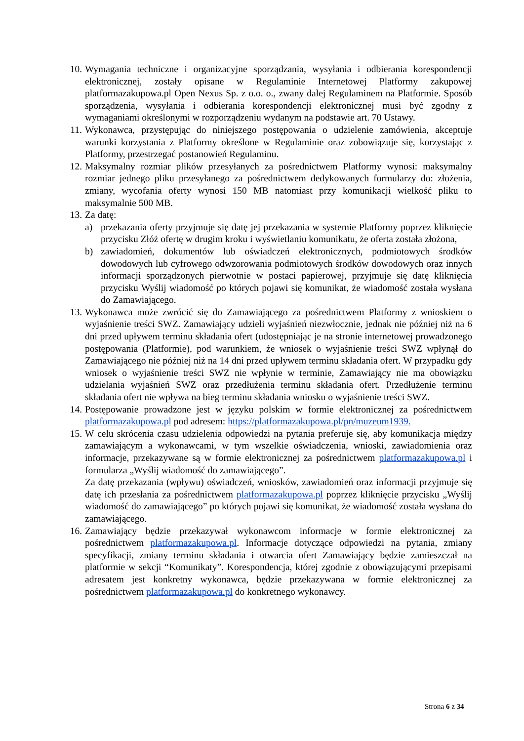10. Wymagania techniczne i organizacyjne sporządzania, wysyłania i odbierania korespondencji elektronicznej, zostały opisane w Regulaminie Internetowej Platformy zakupowej platformazakupowa.pl Open Nexus Sp. z o.o. o., zwany dalej Regulaminem na Platformie. Sposób sporządzenia, wysyłania i odbierania korespondencji elektronicznej musi być zgodny z wymaganiami określonymi w rozporządzeniu wydanym na podstawie art. 70 Ustawy.
11. Wykonawca, przystępując do niniejszego postępowania o udzielenie zamówienia, akceptuje warunki korzystania z Platformy określone w Regulaminie oraz zobowiązuje się, korzystając z Platformy, przestrzegać postanowień Regulaminu.
12. Maksymalny rozmiar plików przesyłanych za pośrednictwem Platformy wynosi: maksymalny rozmiar jednego pliku przesyłanego za pośrednictwem dedykowanych formularzy do: złożenia, zmiany, wycofania oferty wynosi 150 MB natomiast przy komunikacji wielkość pliku to maksymalnie 500 MB.
13. Za datę:
a) przekazania oferty przyjmuje się datę jej przekazania w systemie Platformy poprzez kliknięcie przycisku Złóż ofertę w drugim kroku i wyświetlaniu komunikatu, że oferta została złożona,
b) zawiadomień, dokumentów lub oświadczeń elektronicznych, podmiotowych środków dowodowych lub cyfrowego odwzorowania podmiotowych środków dowodowych oraz innych informacji sporządzonych pierwotnie w postaci papierowej, przyjmuje się datę kliknięcia przycisku Wyślij wiadomość po których pojawi się komunikat, że wiadomość została wysłana do Zamawiającego.
13. Wykonawca może zwrócić się do Zamawiającego za pośrednictwem Platformy z wnioskiem o wyjaśnienie treści SWZ. Zamawiający udzieli wyjaśnień niezwłocznie, jednak nie później niż na 6 dni przed upływem terminu składania ofert (udostępniając je na stronie internetowej prowadzonego postępowania (Platformie), pod warunkiem, że wniosek o wyjaśnienie treści SWZ wpłynął do Zamawiającego nie później niż na 14 dni przed upływem terminu składania ofert. W przypadku gdy wniosek o wyjaśnienie treści SWZ nie wpłynie w terminie, Zamawiający nie ma obowiązku udzielania wyjaśnień SWZ oraz przedłużenia terminu składania ofert. Przedłużenie terminu składania ofert nie wpływa na bieg terminu składania wniosku o wyjaśnienie treści SWZ.
14. Postępowanie prowadzone jest w języku polskim w formie elektronicznej za pośrednictwem platformazakupowa.pl pod adresem: https://platformazakupowa.pl/pn/muzeum1939.
15. W celu skrócenia czasu udzielenia odpowiedzi na pytania preferuje się, aby komunikacja między zamawiającym a wykonawcami, w tym wszelkie oświadczenia, wnioski, zawiadomienia oraz informacje, przekazywane są w formie elektronicznej za pośrednictwem platformazakupowa.pl i formularza „Wyślij wiadomość do zamawiającego”.
Za datę przekazania (wpływu) oświadczeń, wniosków, zawiadomień oraz informacji przyjmuje się datę ich przesłania za pośrednictwem platformazakupowa.pl poprzez kliknięcie przycisku „Wyślij wiadomość do zamawiającego” po których pojawi się komunikat, że wiadomość została wysłana do zamawiającego.
16. Zamawiający będzie przekazywał wykonawcom informacje w formie elektronicznej za pośrednictwem platformazakupowa.pl. Informacje dotyczące odpowiedzi na pytania, zmiany specyfikacji, zmiany terminu składania i otwarcia ofert Zamawiający będzie zamieszczał na platformie w sekcji “Komunikaty”. Korespondencja, której zgodnie z obowiązującymi przepisami adresatem jest konkretny wykonawca, będzie przekazywana w formie elektronicznej za pośrednictwem platformazakupowa.pl do konkretnego wykonawcy.
Strona 6 z 34